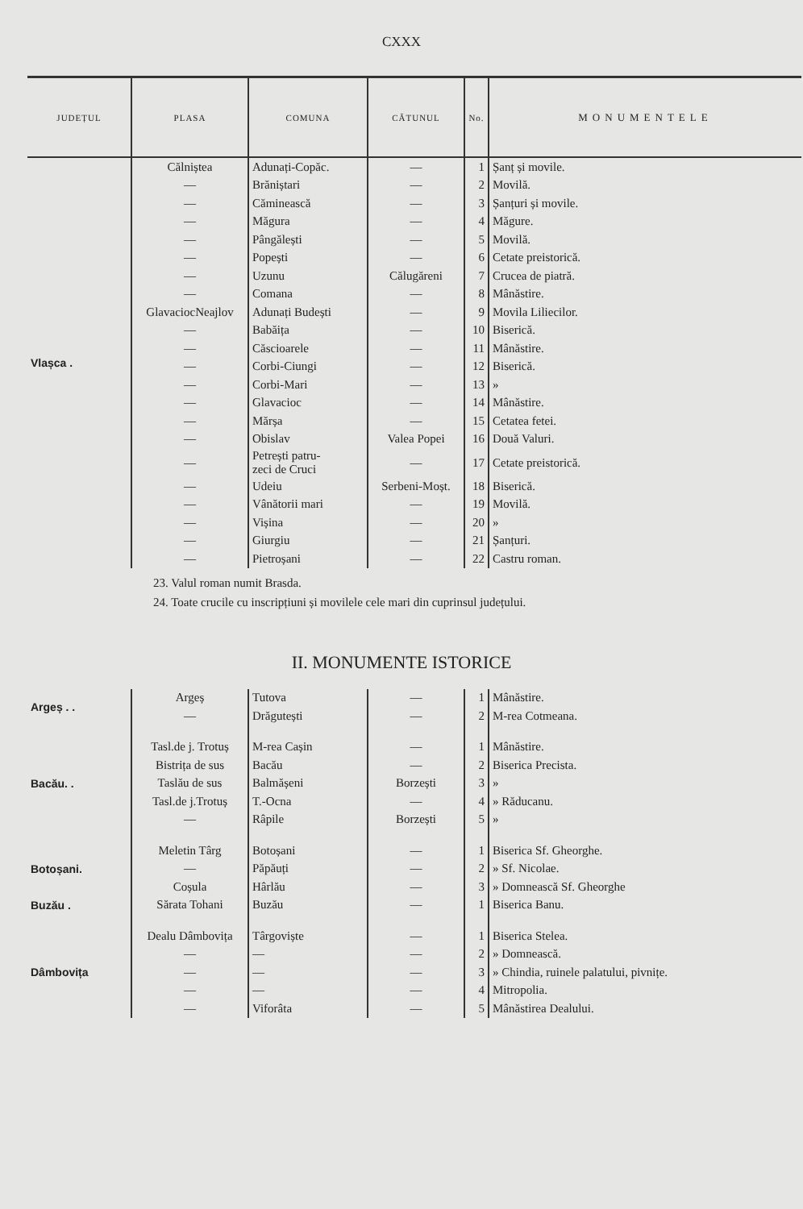CXXX
| JUDEȚUL | PLASA | COMUNA | CĂTUNUL | No. | MONUMENTELE |
| --- | --- | --- | --- | --- | --- |
| Vlașca . | Călniștea | Adunați-Copăc. | — | 1 | Șanț și movile. |
| | — | Brăniștari | — | 2 | Movilă. |
| | — | Căminească | — | 3 | Șanțuri și movile. |
| | — | Măgura | — | 4 | Măgure. |
| | — | Pângălești | — | 5 | Movilă. |
| | — | Popești | — | 6 | Cetate preistorică. |
| | — | Uzunu | Călugăreni | 7 | Crucea de piatră. |
| | — | Comana | — | 8 | Mânăstire. |
| | GlavaciocNeajlov | Adunați Budești | — | 9 | Movila Liliecilor. |
| | — | Babăița | — | 10 | Biserică. |
| | — | Căscioarele | — | 11 | Mânăstire. |
| | — | Corbi-Ciungi | — | 12 | Biserică. |
| | — | Corbi-Mari | — | 13 | » |
| | — | Glavacioc | — | 14 | Mânăstire. |
| | — | Mărșa | — | 15 | Cetatea fetei. |
| | — | Obislav | Valea Popei | 16 | Două Valuri. |
| | — | Petrești patru- zeci de Cruci | — | 17 | Cetate preistorică. |
| | — | Udeiu | Serbeni-Moșt. | 18 | Biserică. |
| | — | Vânătorii mari | — | 19 | Movilă. |
| | — | Vișina | — | 20 | » |
| | — | Giurgiu | — | 21 | Șanțuri. |
| | — | Pietroșani | — | 22 | Castru roman. |
23. Valul roman numit Brasda.
24. Toate crucile cu inscripțiuni și movilele cele mari din cuprinsul județului.
II. MONUMENTE ISTORICE
| Argeș . . | Argeș | Tutova | — | 1 | Mânăstire. |
| | — | Drăgutești | — | 2 | M-rea Cotmeana. |
| Bacău. . | Tasl.de j. Trotuș | M-rea Cașin | — | 1 | Mânăstire. |
| | Bistrița de sus | Bacău | — | 2 | Biserica Precista. |
| | Taslău de sus | Balmășeni | Borzești | 3 | » |
| | Tasl.de j.Trotuș | T.-Ocna | — | 4 | » Răducanu. |
| | — | Râpile | Borzești | 5 | » |
| Botoșani. | Meletin Târg | Botoșani | — | 1 | Biserica Sf. Gheorghe. |
| | — | Păpăuți | — | 2 | » Sf. Nicolae. |
| | Coșula | Hârlău | — | 3 | » Domnească Sf. Gheorghe |
| Buzău . | Sărata Tohani | Buzău | — | 1 | Biserica Banu. |
| Dâmbovița | Dealu Dâmbovița | Târgoviște | — | 1 | Biserica Stelea. |
| | — | — | — | 2 | » Domnească. |
| | — | — | — | 3 | » Chindia, ruinele palatului, pivnițe. |
| | — | — | — | 4 | Mitropolia. |
| | — | Viforâta | — | 5 | Mânăstirea Dealului. |